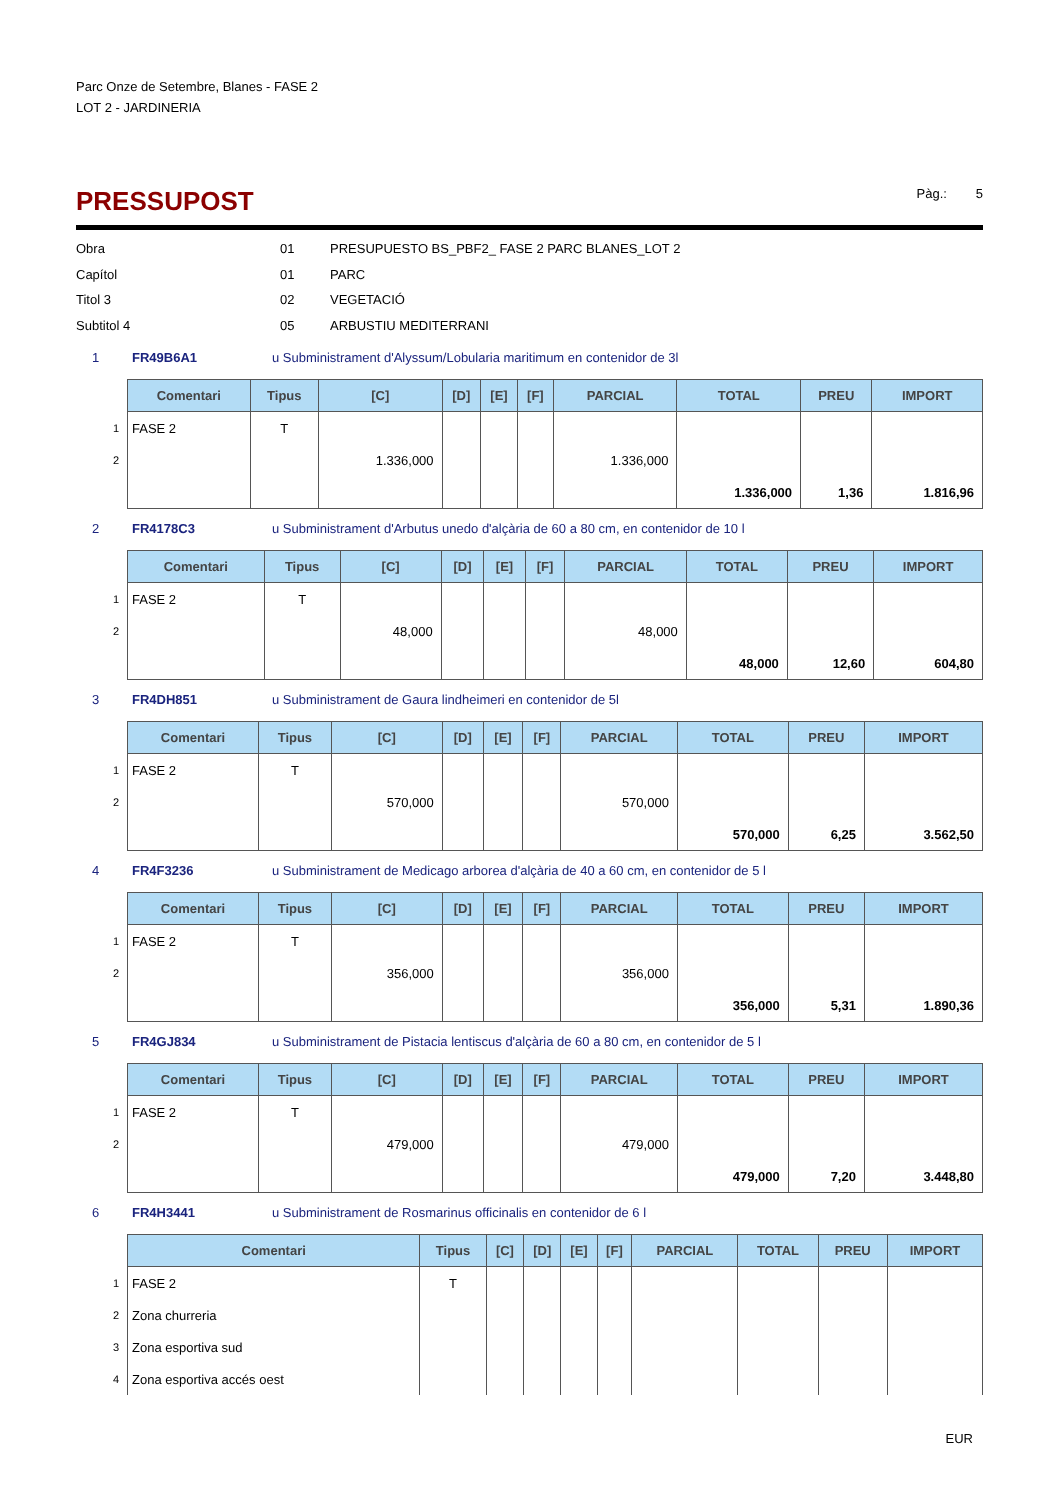Parc Onze de Setembre, Blanes - FASE 2
LOT 2 - JARDINERIA
PRESSUPOST
Pàg.: 5
Obra 01 PRESUPUESTO BS_PBF2_ FASE 2 PARC BLANES_LOT 2 Capítol 01 PARC Titol 3 02 VEGETACIÓ Subtitol 4 05 ARBUSTIU MEDITERRANI
1 FR49B6A1 u Subministrament d'Alyssum/Lobularia maritimum en contenidor de 3l
| | Comentari | Tipus | [C] | [D] | [E] | [F] | PARCIAL | TOTAL | PREU | IMPORT |
| 1 | FASE 2 | T | | | | | | | | |
| 2 | | | 1.336,000 | | | | 1.336,000 | | | |
| | | | | | | | | 1.336,000 | 1,36 | 1.816,96 |
2 FR4178C3 u Subministrament d'Arbutus unedo d'alçària de 60 a 80 cm, en contenidor de 10 l
| | Comentari | Tipus | [C] | [D] | [E] | [F] | PARCIAL | TOTAL | PREU | IMPORT |
| 1 | FASE 2 | T | | | | | | | | |
| 2 | | | 48,000 | | | | 48,000 | | | |
| | | | | | | | | 48,000 | 12,60 | 604,80 |
3 FR4DH851 u Subministrament de Gaura lindheimeri en contenidor de 5l
| | Comentari | Tipus | [C] | [D] | [E] | [F] | PARCIAL | TOTAL | PREU | IMPORT |
| 1 | FASE 2 | T | | | | | | | | |
| 2 | | | 570,000 | | | | 570,000 | | | |
| | | | | | | | | 570,000 | 6,25 | 3.562,50 |
4 FR4F3236 u Subministrament de Medicago arborea d'alçària de 40 a 60 cm, en contenidor de 5 l
| | Comentari | Tipus | [C] | [D] | [E] | [F] | PARCIAL | TOTAL | PREU | IMPORT |
| 1 | FASE 2 | T | | | | | | | | |
| 2 | | | 356,000 | | | | 356,000 | | | |
| | | | | | | | | 356,000 | 5,31 | 1.890,36 |
5 FR4GJ834 u Subministrament de Pistacia lentiscus d'alçària de 60 a 80 cm, en contenidor de 5 l
| | Comentari | Tipus | [C] | [D] | [E] | [F] | PARCIAL | TOTAL | PREU | IMPORT |
| 1 | FASE 2 | T | | | | | | | | |
| 2 | | | 479,000 | | | | 479,000 | | | |
| | | | | | | | | 479,000 | 7,20 | 3.448,80 |
6 FR4H3441 u Subministrament de Rosmarinus officinalis en contenidor de 6 l
| | Comentari | Tipus | [C] | [D] | [E] | [F] | PARCIAL | TOTAL | PREU | IMPORT |
| 1 | FASE 2 | T | | | | | | | | |
| 2 | Zona churreria | | | | | | | | | |
| 3 | Zona esportiva sud | | | | | | | | | |
| 4 | Zona esportiva accés oest | | | | | | | | | |
EUR